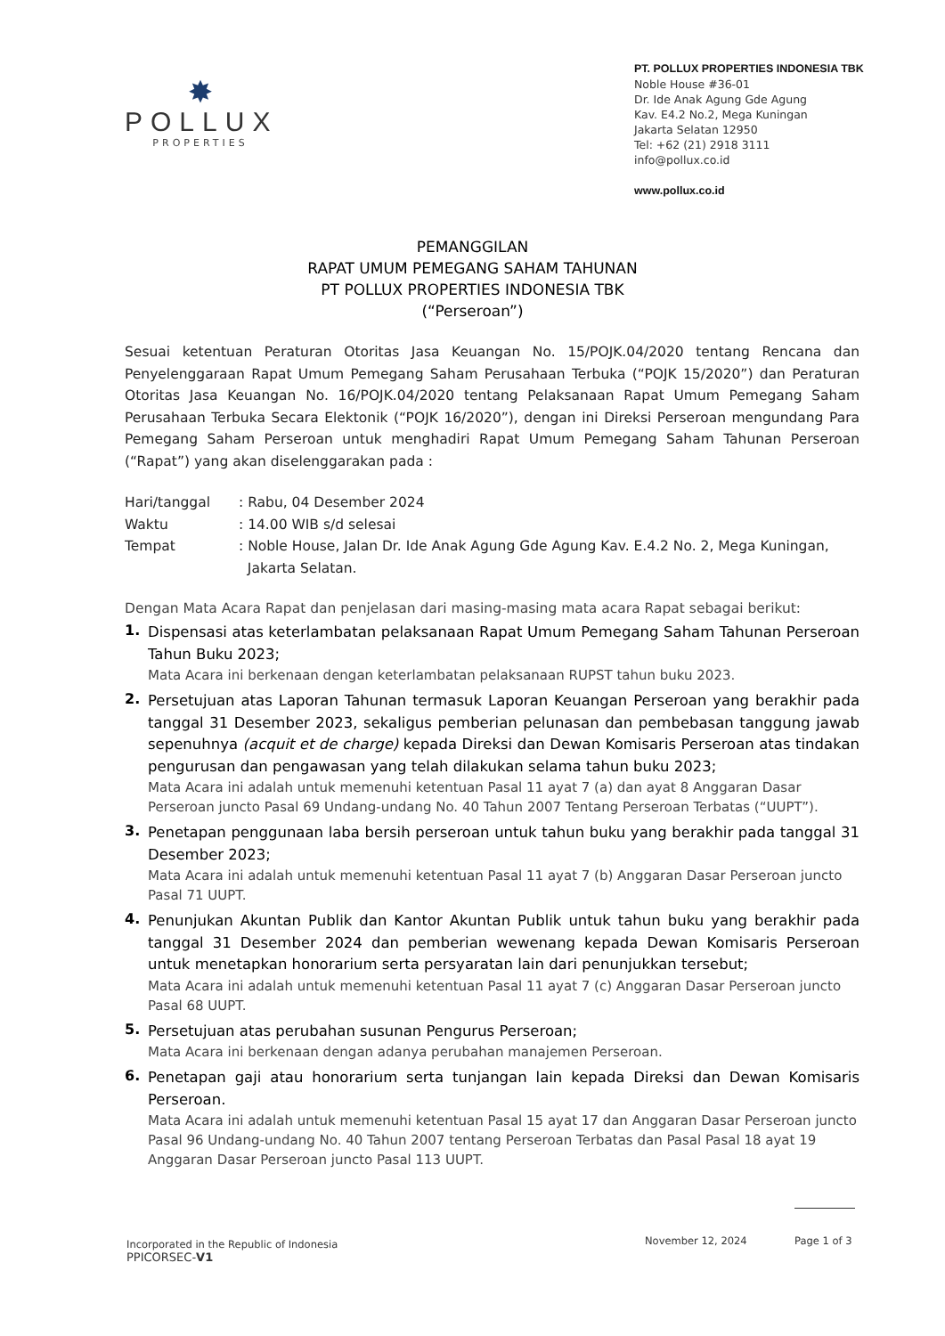✸
POLLUX
PROPERTIES
PT. POLLUX PROPERTIES INDONESIA TBK
Noble House #36-01
Dr. Ide Anak Agung Gde Agung
Kav. E4.2 No.2, Mega Kuningan
Jakarta Selatan 12950
Tel: +62 (21) 2918 3111
info@pollux.co.id
www.pollux.co.id
PEMANGGILAN
RAPAT UMUM PEMEGANG SAHAM TAHUNAN
PT POLLUX PROPERTIES INDONESIA TBK
(“Perseroan”)
Sesuai ketentuan Peraturan Otoritas Jasa Keuangan No. 15/POJK.04/2020 tentang Rencana dan Penyelenggaraan Rapat Umum Pemegang Saham Perusahaan Terbuka (“POJK 15/2020”) dan Peraturan Otoritas Jasa Keuangan No. 16/POJK.04/2020 tentang Pelaksanaan Rapat Umum Pemegang Saham Perusahaan Terbuka Secara Elektonik (“POJK 16/2020”), dengan ini Direksi Perseroan mengundang Para Pemegang Saham Perseroan untuk menghadiri Rapat Umum Pemegang Saham Tahunan Perseroan (“Rapat”) yang akan diselenggarakan pada :
Hari/tanggal: Rabu, 04 Desember 2024
Waktu: 14.00 WIB s/d selesai
Tempat: Noble House, Jalan Dr. Ide Anak Agung Gde Agung Kav. E.4.2 No. 2, Mega Kuningan,
Jakarta Selatan.
Dengan Mata Acara Rapat dan penjelasan dari masing-masing mata acara Rapat sebagai berikut:
1.
Dispensasi atas keterlambatan pelaksanaan Rapat Umum Pemegang Saham Tahunan Perseroan Tahun Buku 2023;
Mata Acara ini berkenaan dengan keterlambatan pelaksanaan RUPST tahun buku 2023.
2.
Persetujuan atas Laporan Tahunan termasuk Laporan Keuangan Perseroan yang berakhir pada tanggal 31 Desember 2023, sekaligus pemberian pelunasan dan pembebasan tanggung jawab sepenuhnya (acquit et de charge) kepada Direksi dan Dewan Komisaris Perseroan atas tindakan pengurusan dan pengawasan yang telah dilakukan selama tahun buku 2023;
Mata Acara ini adalah untuk memenuhi ketentuan Pasal 11 ayat 7 (a) dan ayat 8 Anggaran Dasar Perseroan juncto Pasal 69 Undang-undang No. 40 Tahun 2007 Tentang Perseroan Terbatas (“UUPT”).
3.
Penetapan penggunaan laba bersih perseroan untuk tahun buku yang berakhir pada tanggal 31 Desember 2023;
Mata Acara ini adalah untuk memenuhi ketentuan Pasal 11 ayat 7 (b) Anggaran Dasar Perseroan juncto Pasal 71 UUPT.
4.
Penunjukan Akuntan Publik dan Kantor Akuntan Publik untuk tahun buku yang berakhir pada tanggal 31 Desember 2024 dan pemberian wewenang kepada Dewan Komisaris Perseroan untuk menetapkan honorarium serta persyaratan lain dari penunjukkan tersebut;
Mata Acara ini adalah untuk memenuhi ketentuan Pasal 11 ayat 7 (c) Anggaran Dasar Perseroan juncto Pasal 68 UUPT.
5.
Persetujuan atas perubahan susunan Pengurus Perseroan;
Mata Acara ini berkenaan dengan adanya perubahan manajemen Perseroan.
6.
Penetapan gaji atau honorarium serta tunjangan lain kepada Direksi dan Dewan Komisaris Perseroan.
Mata Acara ini adalah untuk memenuhi ketentuan Pasal 15 ayat 17 dan Anggaran Dasar Perseroan juncto Pasal 96 Undang-undang No. 40 Tahun 2007 tentang Perseroan Terbatas dan Pasal Pasal 18 ayat 19 Anggaran Dasar Perseroan juncto Pasal 113 UUPT.
Incorporated in the Republic of Indonesia
PPICORSEC-V1
November 12, 2024 Page 1 of 3